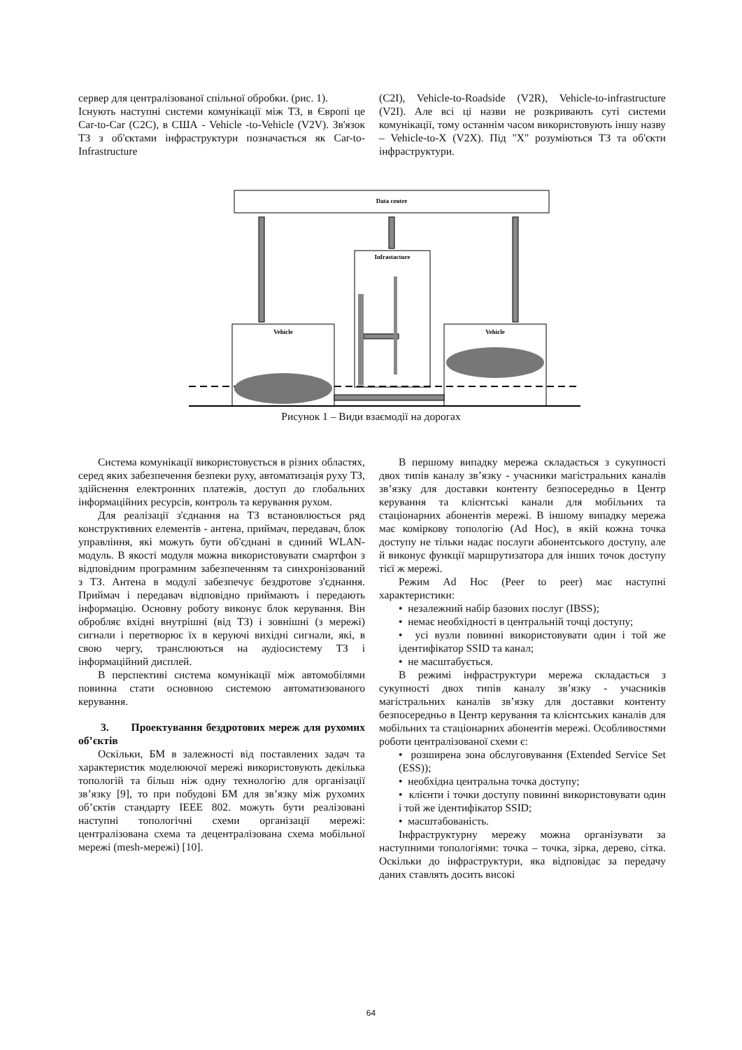сервер для централізованої спільної обробки. (рис. 1).
Існують наступні системи комунікації між ТЗ, в Європі це Car-to-Car (C2C), в США - Vehicle -to-Vehicle (V2V). Зв'язок ТЗ з об'єктами інфраструктури позначається як Car-to-Infrastructure
(C2I), Vehicle-to-Roadside (V2R), Vehicle-to-infrastructure (V2I). Але всі ці назви не розкривають суті системи комунікації, тому останнім часом використовують іншу назву – Vehicle-to-X (V2X). Під "X" розуміються ТЗ та об'єкти інфраструктури.
Data centre
Infrastacture
Vehicle
Vehicle
Рисунок 1 – Види взаємодії на дорогах
Система комунікації використовується в різних областях, серед яких забезпечення безпеки руху, автоматизація руху ТЗ, здійснення електронних платежів, доступ до глобальних інформаційних ресурсів, контроль та керування рухом.
Для реалізації з'єднання на ТЗ встановлюється ряд конструктивних елементів - антена, приймач, передавач, блок управління, які можуть бути об'єднані в єдиний WLAN-модуль. В якості модуля можна використовувати смартфон з відповідним програмним забезпеченням та синхронізований з ТЗ. Антена в модулі забезпечує бездротове з'єднання. Приймач і передавач відповідно приймають і передають інформацію. Основну роботу виконує блок керування. Він обробляє вхідні внутрішні (від ТЗ) і зовнішні (з мережі) сигнали і перетворює їх в керуючі вихідні сигнали, які, в свою чергу, транслюються на аудіосистему ТЗ і інформаційний дисплей.
В перспективі система комунікації між автомобілями повинна стати основною системою автоматизованого керування.
3. Проектування бездротових мереж для рухомих об’єктів
Оскільки, БМ в залежності від поставлених задач та характеристик моделюючої мережі використовують декілька топологій та більш ніж одну технологію для організації зв’язку [9], то при побудові БМ для зв’язку між рухомих об’єктів стандарту IEEE 802. можуть бути реалізовані наступні топологічні схеми організації мережі: централізована схема та децентралізована схема мобільної мережі (mesh-мережі) [10].
В першому випадку мережа складається з сукупності двох типів каналу зв’язку - учасники магістральних каналів зв’язку для доставки контенту безпосередньо в Центр керування та клієнтські канали для мобільних та стаціонарних абонентів мережі. В іншому випадку мережа має коміркову топологію (Ad Hoc), в якій кожна точка доступу не тільки надає послуги абонентського доступу, але й виконує функції маршрутизатора для інших точок доступу тієї ж мережі.
Режим Ad Hoc (Peer to peer) має наступні характеристики:
• незалежний набір базових послуг (IBSS);
• немає необхідності в центральній точці доступу;
• усі вузли повинні використовувати один і той же ідентифікатор SSID та канал;
• не масштабується.
В режимі інфраструктури мережа складається з сукупності двох типів каналу зв’язку - учасників магістральних каналів зв’язку для доставки контенту безпосередньо в Центр керування та клієнтських каналів для мобільних та стаціонарних абонентів мережі. Особливостями роботи централізованої схеми є:
• розширена зона обслуговування (Extended Service Set (ESS));
• необхідна центральна точка доступу;
• клієнти і точки доступу повинні використовувати один і той же ідентифікатор SSID;
• масштабованість.
Інфраструктурну мережу можна організувати за наступними топологіями: точка – точка, зірка, дерево, сітка. Оскільки до інфраструктури, яка відповідає за передачу даних ставлять досить високі
64